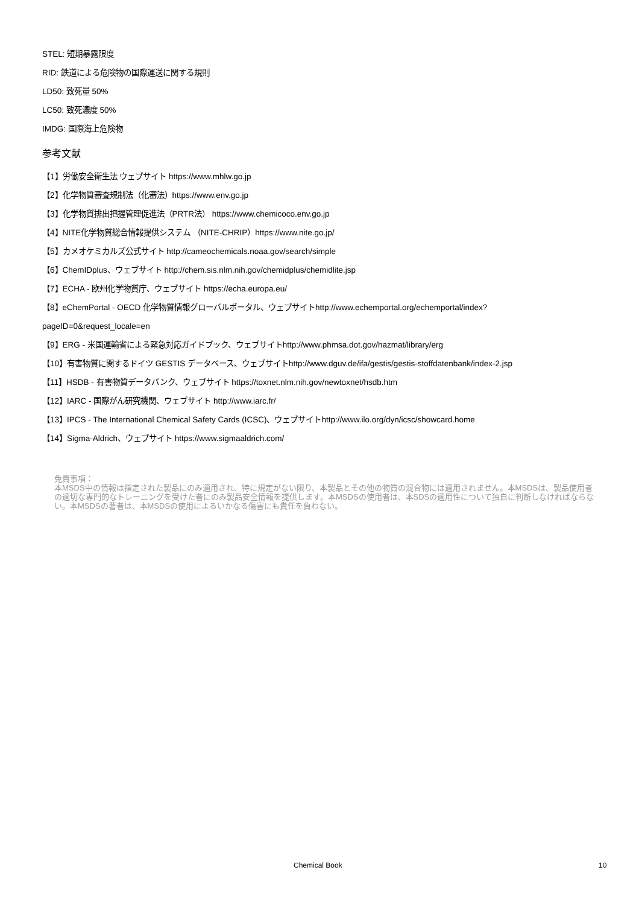STEL: 短期暴露限度
RID: 鉄道による危険物の国際運送に関する規則
LD50: 致死量 50%
LC50: 致死濃度 50%
IMDG: 国際海上危険物
参考文献
【1】労働安全衛生法 ウェブサイト https://www.mhlw.go.jp
【2】化学物質審査規制法（化審法）https://www.env.go.jp
【3】化学物質排出把握管理促進法（PRTR法） https://www.chemicoco.env.go.jp
【4】NITE化学物質総合情報提供システム （NITE-CHRIP）https://www.nite.go.jp/
【5】カメオケミカルズ公式サイト http://cameochemicals.noaa.gov/search/simple
【6】ChemIDplus、ウェブサイト http://chem.sis.nlm.nih.gov/chemidplus/chemidlite.jsp
【7】ECHA - 欧州化学物質庁、ウェブサイト https://echa.europa.eu/
【8】eChemPortal - OECD 化学物質情報グローバルポータル、ウェブサイトhttp://www.echemportal.org/echemportal/index?
pageID=0&request_locale=en
【9】ERG - 米国運輸省による緊急対応ガイドブック、ウェブサイトhttp://www.phmsa.dot.gov/hazmat/library/erg
【10】有害物質に関するドイツ GESTIS データベース、ウェブサイトhttp://www.dguv.de/ifa/gestis/gestis-stoffdatenbank/index-2.jsp
【11】HSDB - 有害物質データバンク、ウェブサイト https://toxnet.nlm.nih.gov/newtoxnet/hsdb.htm
【12】IARC - 国際がん研究機関、ウェブサイト http://www.iarc.fr/
【13】IPCS - The International Chemical Safety Cards (ICSC)、ウェブサイトhttp://www.ilo.org/dyn/icsc/showcard.home
【14】Sigma-Aldrich、ウェブサイト https://www.sigmaaldrich.com/
免責事項：
本MSDS中の情報は指定された製品にのみ適用され、特に規定がない限り、本製品とその他の物質の混合物には適用されません。本MSDSは、製品使用者の適切な専門的なトレーニングを受けた者にのみ製品安全情報を提供します。本MSDSの使用者は、本SDSの適用性について独自に判断しなければならない。本MSDSの著者は、本MSDSの使用によるいかなる傷害にも責任を負わない。
Chemical Book 10